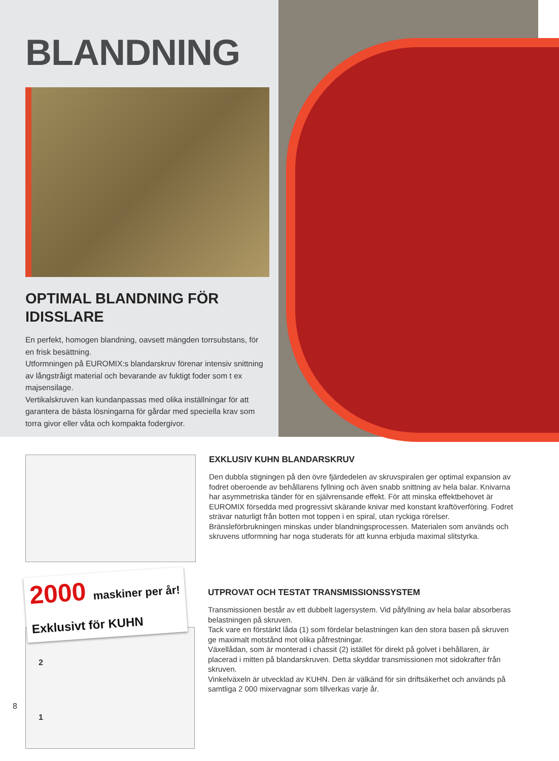BLANDNING
OPTIMAL BLANDNING FÖR IDISSLARE
En perfekt, homogen blandning, oavsett mängden torrsubstans, för en frisk besättning.
Utformningen på EUROMIX:s blandarskruv förenar intensiv snittning av långstråigt material och bevarande av fuktigt foder som t ex majsensilage.
Vertikalskruven kan kundanpassas med olika inställningar för att garantera de bästa lösningarna för gårdar med speciella krav som torra givor eller våta och kompakta fodergivor.
EXKLUSIV KUHN BLANDARSKRUV
Den dubbla stigningen på den övre fjärdedelen av skruvspiralen ger optimal expansion av fodret oberoende av behållarens fyllning och även snabb snittning av hela balar. Knivarna har asymmetriska tänder för en självrensande effekt. För att minska effektbehovet är EUROMIX försedda med progressivt skärande knivar med konstant kraftöverföring. Fodret strävar naturligt från botten mot toppen i en spiral, utan ryckiga rörelser. Bränsleförbrukningen minskas under blandningsprocessen. Materialen som används och skruvens utformning har noga studerats för att kunna erbjuda maximal slitstyrka.
2000 maskiner per år!
Exklusivt för KUHN
2
1
UTPROVAT OCH TESTAT TRANSMISSIONSSYSTEM
Transmissionen består av ett dubbelt lagersystem. Vid påfyllning av hela balar absorberas belastningen på skruven.
Tack vare en förstärkt låda (1) som fördelar belastningen kan den stora basen på skruven ge maximalt motstånd mot olika påfrestningar.
Växellådan, som är monterad i chassit (2) istället för direkt på golvet i behållaren, är placerad i mitten på blandarskruven. Detta skyddar transmissionen mot sidokrafter från skruven.
Vinkelväxeln är utvecklad av KUHN. Den är välkänd för sin driftsäkerhet och används på samtliga 2 000 mixervagnar som tillverkas varje år.
8